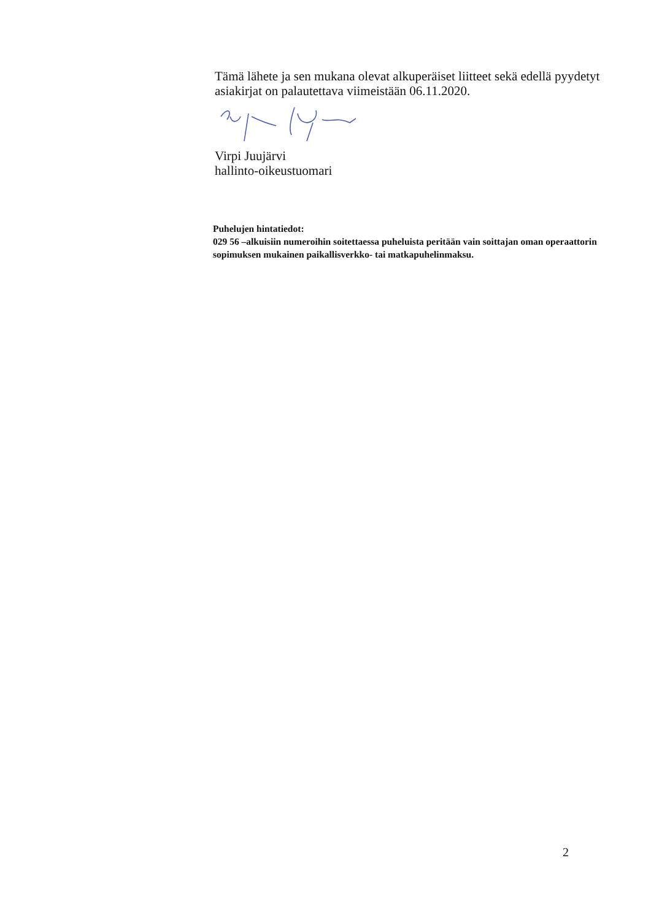Tämä lähete ja sen mukana olevat alkuperäiset liitteet sekä edellä pyydetyt asiakirjat on palautettava viimeistään 06.11.2020.
Virpi Juujärvi
hallinto-oikeustuomari
Puhelujen hintatiedot:
029 56 –alkuisiin numeroihin soitettaessa puheluista peritään vain soittajan oman operaattorin sopimuksen mukainen paikallisverkko- tai matkapuhelinmaksu.
2